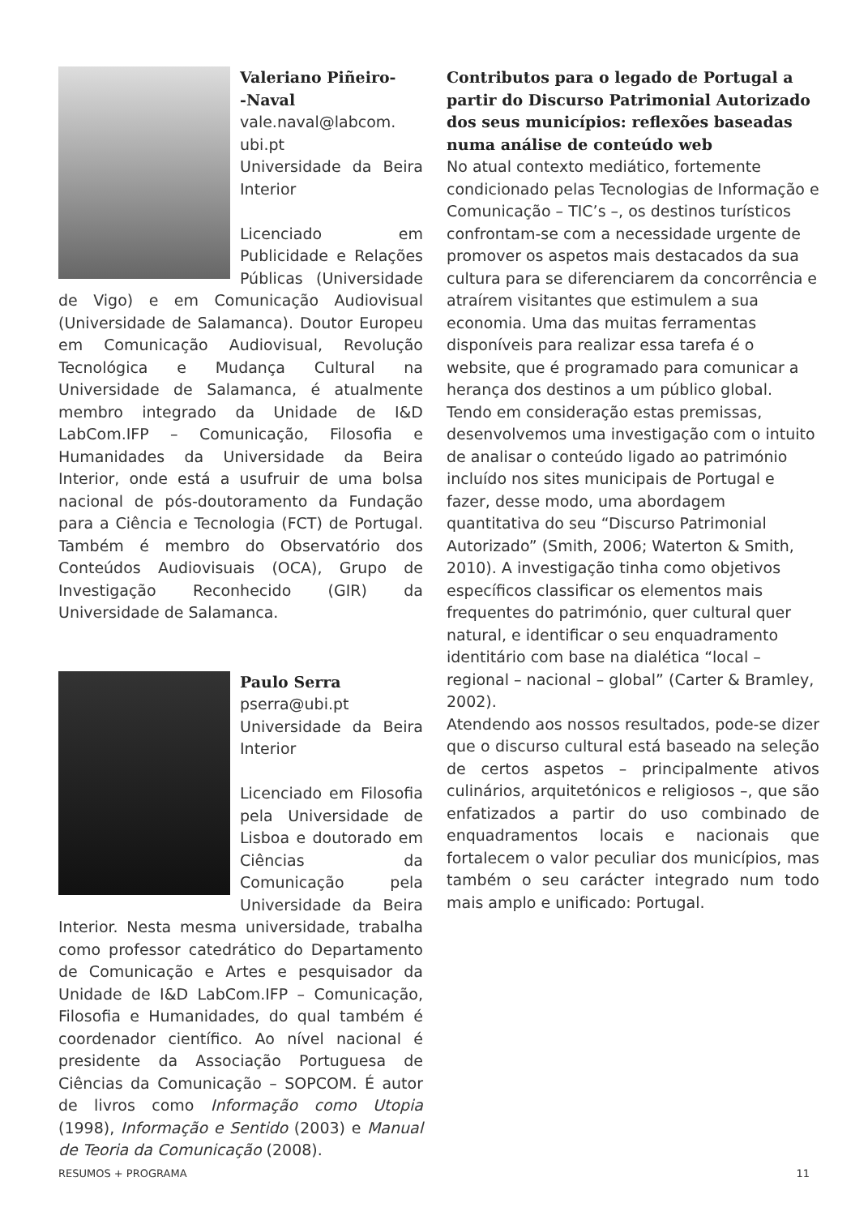Valeriano Piñeiro-
-Naval
vale.naval@labcom.
ubi.pt
Universidade da Beira Interior
Licenciado em Publicidade e Relações Públicas (Universidade de Vigo) e em Comunicação Audiovisual (Universidade de Salamanca). Doutor Europeu em Comunicação Audiovisual, Revolução Tecnológica e Mudança Cultural na Universidade de Salamanca, é atualmente membro integrado da Unidade de I&D LabCom.IFP – Comunicação, Filosofia e Humanidades da Universidade da Beira Interior, onde está a usufruir de uma bolsa nacional de pós-doutoramento da Fundação para a Ciência e Tecnologia (FCT) de Portugal. Também é membro do Observatório dos Conteúdos Audiovisuais (OCA), Grupo de Investigação Reconhecido (GIR) da Universidade de Salamanca.
Paulo Serra
pserra@ubi.pt
Universidade da Beira Interior
Licenciado em Filosofia pela Universidade de Lisboa e doutorado em Ciências da Comunicação pela Universidade da Beira Interior. Nesta mesma universidade, trabalha como professor catedrático do Departamento de Comunicação e Artes e pesquisador da Unidade de I&D LabCom.IFP – Comunicação, Filosofia e Humanidades, do qual também é coordenador científico. Ao nível nacional é presidente da Associação Portuguesa de Ciências da Comunicação – SOPCOM. É autor de livros como Informação como Utopia (1998), Informação e Sentido (2003) e Manual de Teoria da Comunicação (2008).
Contributos para o legado de Portugal a partir do Discurso Patrimonial Autorizado dos seus municípios: reflexões baseadas numa análise de conteúdo web
No atual contexto mediático, fortemente condicionado pelas Tecnologias de Informação e Comunicação – TIC’s –, os destinos turísticos confrontam-se com a necessidade urgente de promover os aspetos mais destacados da sua cultura para se diferenciarem da concorrência e atraírem visitantes que estimulem a sua economia. Uma das muitas ferramentas disponíveis para realizar essa tarefa é o website, que é programado para comunicar a herança dos destinos a um público global. Tendo em consideração estas premissas, desenvolvemos uma investigação com o intuito de analisar o conteúdo ligado ao património incluído nos sites municipais de Portugal e fazer, desse modo, uma abordagem quantitativa do seu “Discurso Patrimonial Autorizado” (Smith, 2006; Waterton & Smith, 2010). A investigação tinha como objetivos específicos classificar os elementos mais frequentes do património, quer cultural quer natural, e identificar o seu enquadramento identitário com base na dialética “local – regional – nacional – global” (Carter & Bramley, 2002).
Atendendo aos nossos resultados, pode-se dizer que o discurso cultural está baseado na seleção de certos aspetos – principalmente ativos culinários, arquitetónicos e religiosos –, que são enfatizados a partir do uso combinado de enquadramentos locais e nacionais que fortalecem o valor peculiar dos municípios, mas também o seu carácter integrado num todo mais amplo e unificado: Portugal.
RESUMOS + PROGRAMA 11